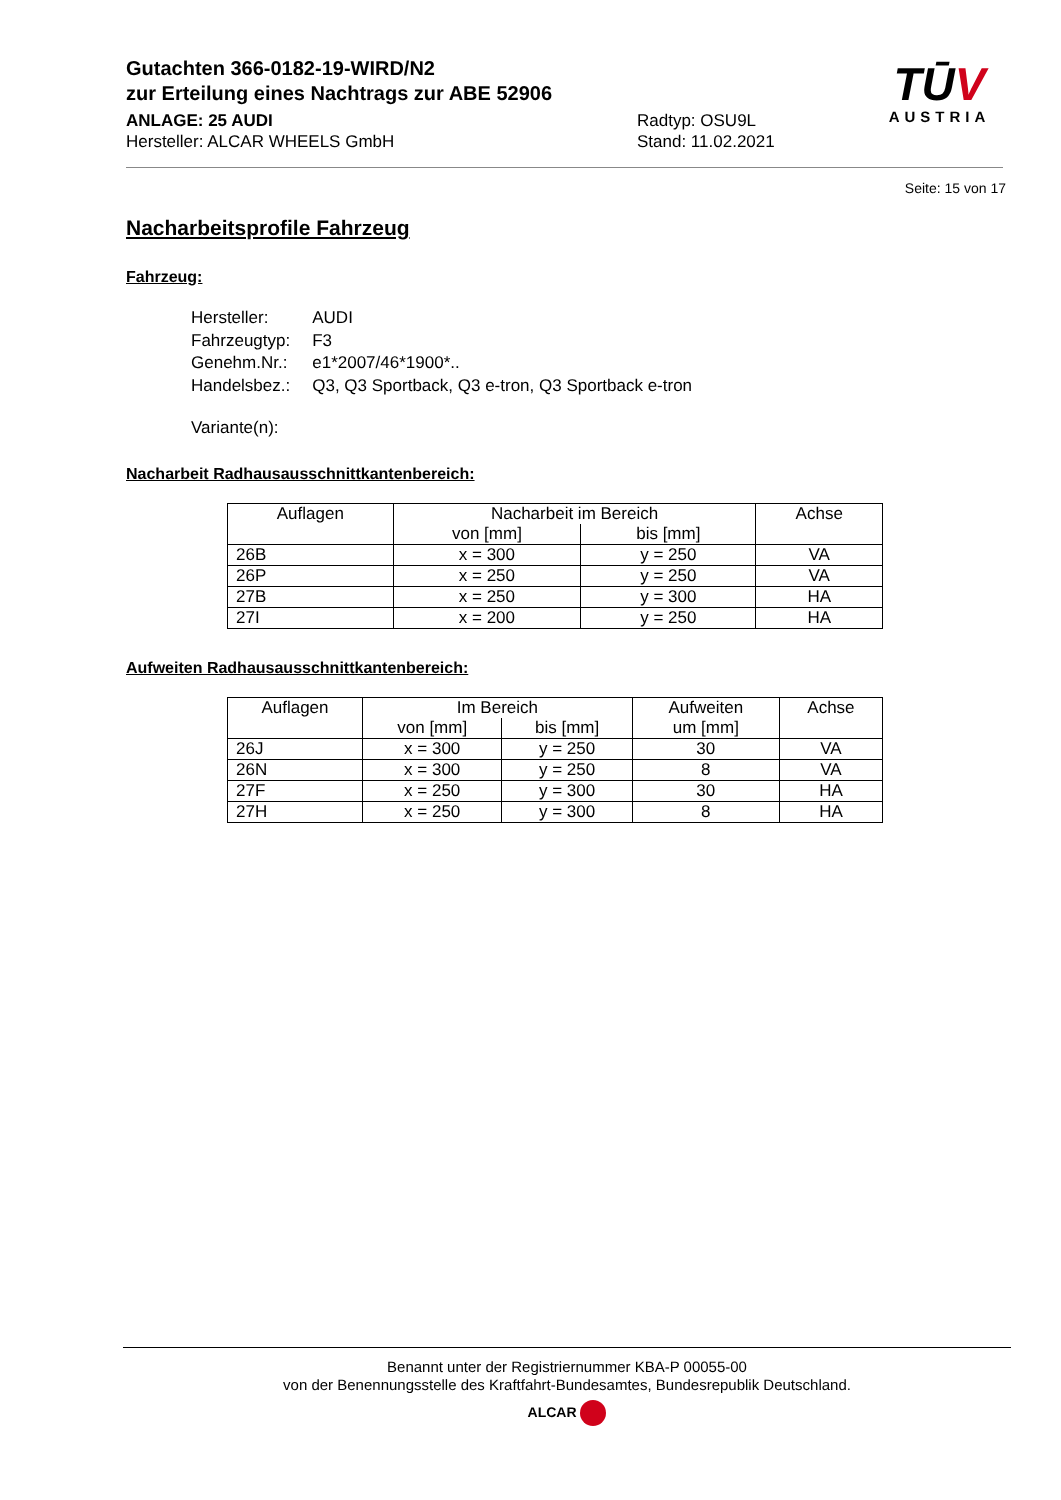Gutachten 366-0182-19-WIRD/N2
zur Erteilung eines Nachtrags zur ABE 52906
ANLAGE: 25 AUDI
Hersteller: ALCAR WHEELS GmbH
Radtyp: OSU9L
Stand: 11.02.2021
TŪV
AUSTRIA
Seite: 15 von 17
Nacharbeitsprofile Fahrzeug
Fahrzeug:
| Hersteller: | AUDI |
| Fahrzeugtyp: | F3 |
| Genehm.Nr.: | e1*2007/46*1900*.. |
| Handelsbez.: | Q3, Q3 Sportback, Q3 e-tron, Q3 Sportback e-tron |
| Variante(n): | |
Nacharbeit Radhausausschnittkantenbereich:
| Auflagen | Nacharbeit im Bereich | | Achse |
| --- | --- | --- | --- |
| | von [mm] | bis [mm] | |
| 26B | x = 300 | y = 250 | VA |
| 26P | x = 250 | y = 250 | VA |
| 27B | x = 250 | y = 300 | HA |
| 27I | x = 200 | y = 250 | HA |
Aufweiten Radhausausschnittkantenbereich:
| Auflagen | Im Bereich | | Aufweiten um [mm] | Achse |
| --- | --- | --- | --- | --- |
| | von [mm] | bis [mm] | | |
| 26J | x = 300 | y = 250 | 30 | VA |
| 26N | x = 300 | y = 250 | 8 | VA |
| 27F | x = 250 | y = 300 | 30 | HA |
| 27H | x = 250 | y = 300 | 8 | HA |
Benannt unter der Registriernummer KBA-P 00055-00
von der Benennungsstelle des Kraftfahrt-Bundesamtes, Bundesrepublik Deutschland.
ALCAR